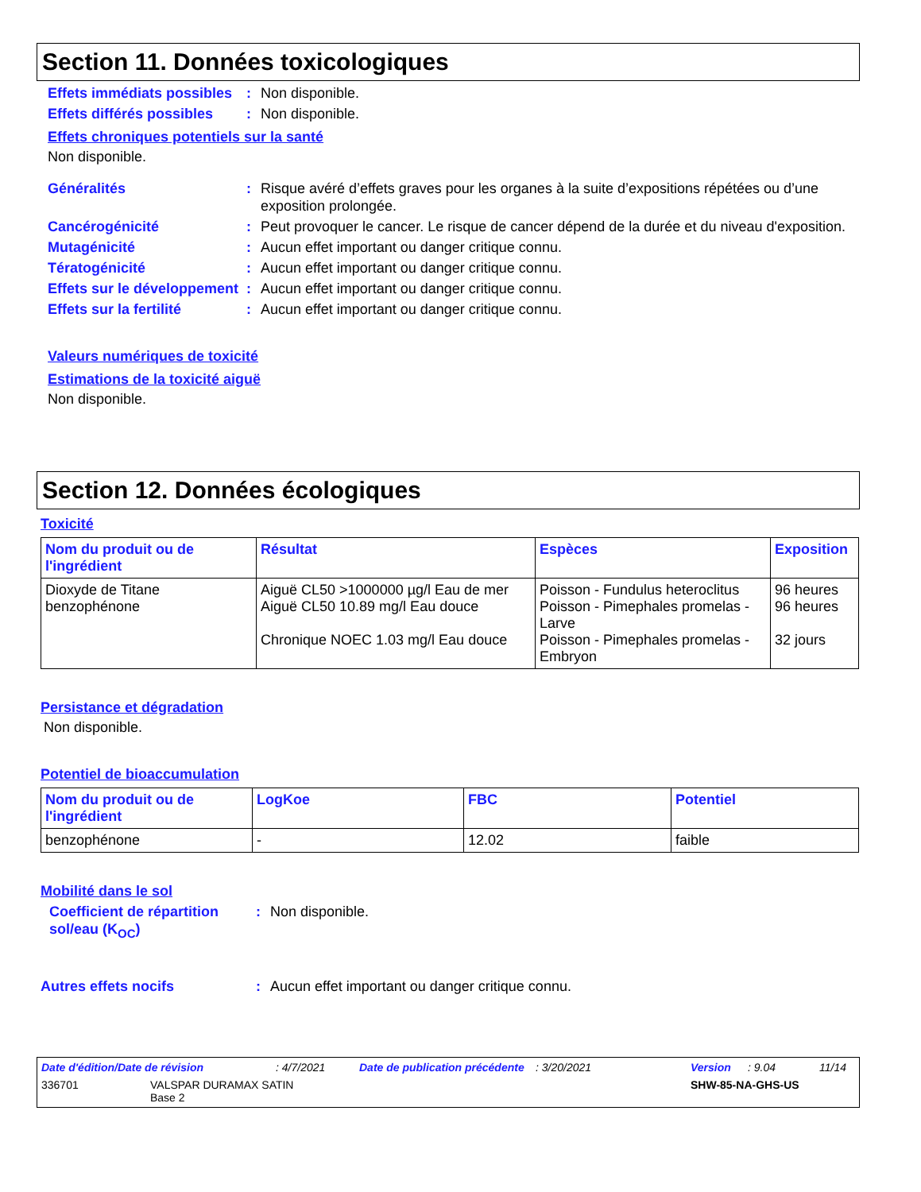Section 11. Données toxicologiques
Effets immédiats possibles
: Non disponible.
Effets différés possibles
: Non disponible.
Effets chroniques potentiels sur la santé
Non disponible.
Généralités : Risque avéré d’effets graves pour les organes à la suite d’expositions répétées ou d’une exposition prolongée.
Cancérogénicité : Peut provoquer le cancer. Le risque de cancer dépend de la durée et du niveau d'exposition.
Mutagénicité : Aucun effet important ou danger critique connu.
Tératogénicité : Aucun effet important ou danger critique connu.
Effets sur le développement
: Aucun effet important ou danger critique connu.
Effets sur la fertilité : Aucun effet important ou danger critique connu.
Valeurs numériques de toxicité
Estimations de la toxicité aiguë
Non disponible.
Section 12. Données écologiques
Toxicité
| Nom du produit ou de l'ingrédient | Résultat | Espèces | Exposition |
| --- | --- | --- | --- |
| Dioxyde de Titane benzophénone | Aiguë CL50 >1000000 µg/l Eau de mer Aiguë CL50 10.89 mg/l Eau douce Chronique NOEC 1.03 mg/l Eau douce | Poisson - Fundulus heteroclitus Poisson - Pimephales promelas - Larve Poisson - Pimephales promelas - Embryon | 96 heures 96 heures 32 jours |
Persistance et dégradation
Non disponible.
Potentiel de bioaccumulation
| Nom du produit ou de l'ingrédient | LogKoe | FBC | Potentiel |
| --- | --- | --- | --- |
| benzophénone | - | 12.02 | faible |
Mobilité dans le sol
Coefficient de répartition sol/eau (K<sub>OC</sub>)
: Non disponible.
Autres effets nocifs : Aucun effet important ou danger critique connu.
Date d'édition/Date de révision: 4/7/2021 Date de publication précédente: 3/20/2021 Version: 9.04 11/14
336701 VALSPAR DURAMAX SATIN
Base 2 SHW-85-NA-GHS-US